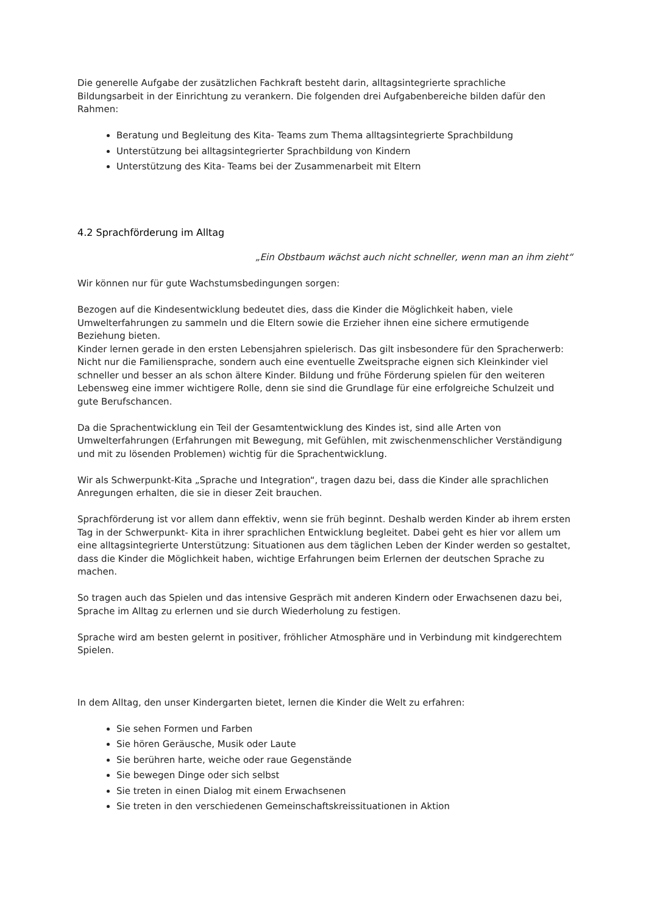Die generelle Aufgabe der zusätzlichen Fachkraft besteht darin, alltagsintegrierte sprachliche Bildungsarbeit in der Einrichtung zu verankern. Die folgenden drei Aufgabenbereiche bilden dafür den Rahmen:
Beratung und Begleitung des Kita- Teams zum Thema alltagsintegrierte Sprachbildung
Unterstützung bei alltagsintegrierter Sprachbildung von Kindern
Unterstützung des Kita- Teams bei der Zusammenarbeit mit Eltern
4.2 Sprachförderung im Alltag
„Ein Obstbaum wächst auch nicht schneller, wenn man an ihm zieht“
Wir können nur für gute Wachstumsbedingungen sorgen:
Bezogen auf die Kindesentwicklung bedeutet dies, dass die Kinder die Möglichkeit haben, viele Umwelterfahrungen zu sammeln und die Eltern sowie die Erzieher ihnen eine sichere ermutigende Beziehung bieten.
Kinder lernen gerade in den ersten Lebensjahren spielerisch. Das gilt insbesondere für den Spracherwerb: Nicht nur die Familiensprache, sondern auch eine eventuelle Zweitsprache eignen sich Kleinkinder viel schneller und besser an als schon ältere Kinder. Bildung und frühe Förderung spielen für den weiteren Lebensweg eine immer wichtigere Rolle, denn sie sind die Grundlage für eine erfolgreiche Schulzeit und gute Berufschancen.
Da die Sprachentwicklung ein Teil der Gesamtentwicklung des Kindes ist, sind alle Arten von Umwelterfahrungen (Erfahrungen mit Bewegung, mit Gefühlen, mit zwischenmenschlicher Verständigung und mit zu lösenden Problemen) wichtig für die Sprachentwicklung.
Wir als Schwerpunkt-Kita „Sprache und Integration“, tragen dazu bei, dass die Kinder alle sprachlichen Anregungen erhalten, die sie in dieser Zeit brauchen.
Sprachförderung ist vor allem dann effektiv, wenn sie früh beginnt. Deshalb werden Kinder ab ihrem ersten Tag in der Schwerpunkt- Kita in ihrer sprachlichen Entwicklung begleitet. Dabei geht es hier vor allem um eine alltagsintegrierte Unterstützung: Situationen aus dem täglichen Leben der Kinder werden so gestaltet, dass die Kinder die Möglichkeit haben, wichtige Erfahrungen beim Erlernen der deutschen Sprache zu machen.
So tragen auch das Spielen und das intensive Gespräch mit anderen Kindern oder Erwachsenen dazu bei, Sprache im Alltag zu erlernen und sie durch Wiederholung zu festigen.
Sprache wird am besten gelernt in positiver, fröhlicher Atmosphäre und in Verbindung mit kindgerechtem Spielen.
In dem Alltag, den unser Kindergarten bietet, lernen die Kinder die Welt zu erfahren:
Sie sehen Formen und Farben
Sie hören Geräusche, Musik oder Laute
Sie berühren harte, weiche oder raue Gegenstände
Sie bewegen Dinge oder sich selbst
Sie treten in einen Dialog mit einem Erwachsenen
Sie treten in den verschiedenen Gemeinschaftskreissituationen in Aktion